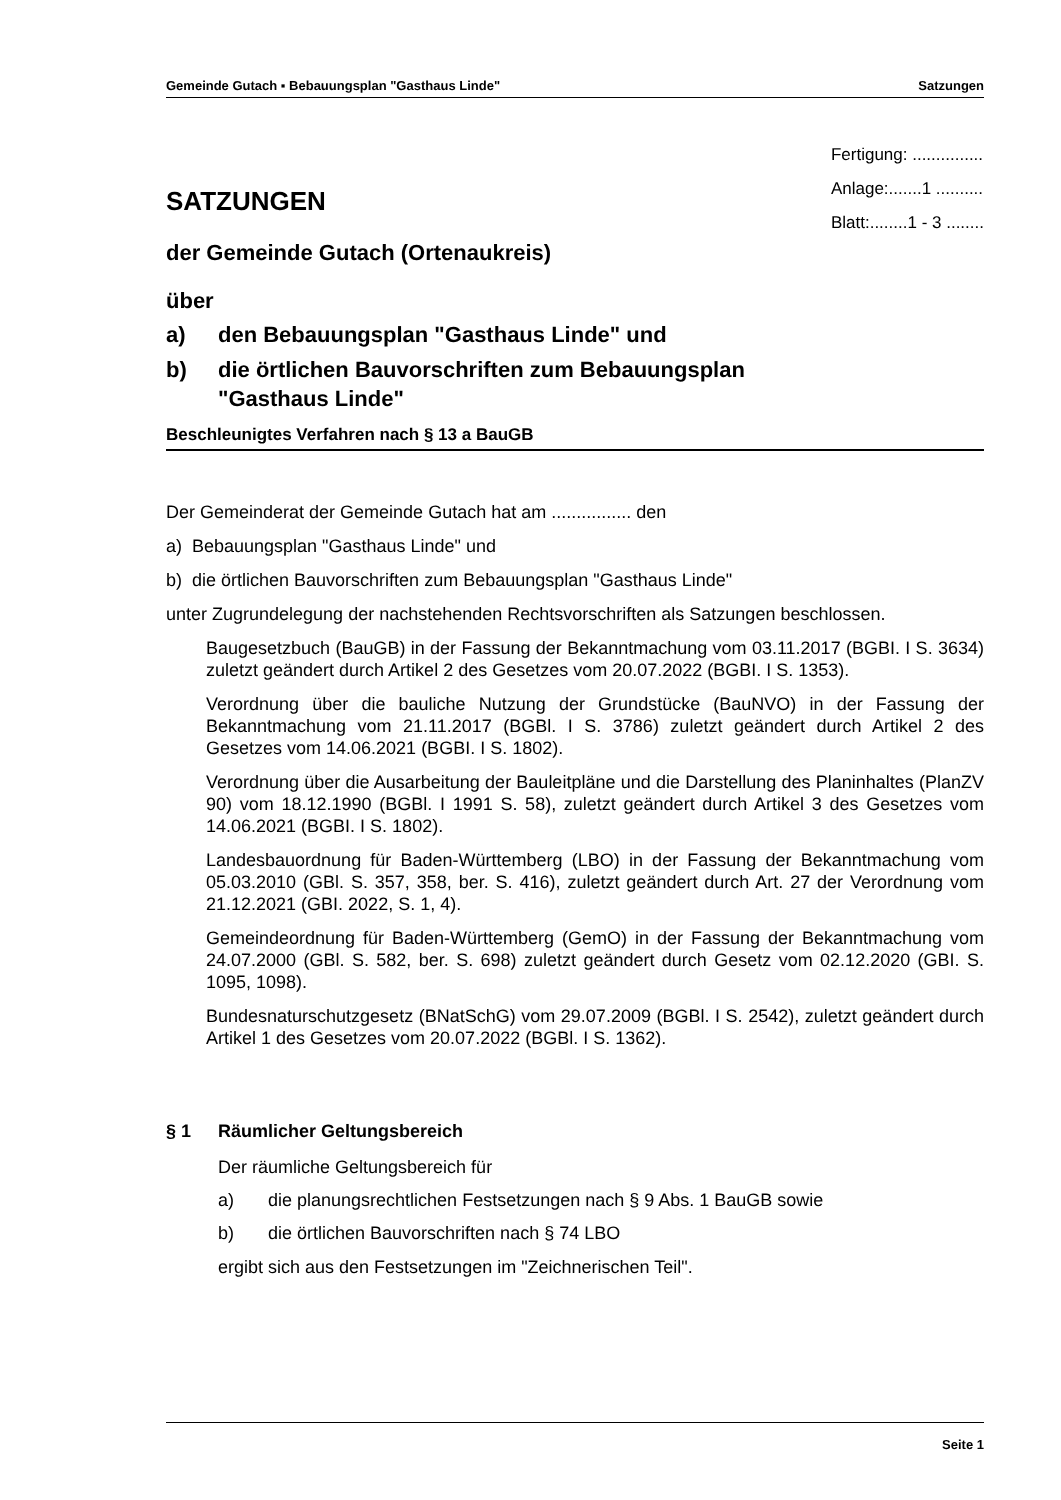Gemeinde Gutach ▪ Bebauungsplan "Gasthaus Linde" Satzungen
SATZUNGEN
Fertigung: ...............
Anlage:.......1 ..........
Blatt:........1 - 3 ........
der Gemeinde Gutach (Ortenaukreis)
über
a) den Bebauungsplan "Gasthaus Linde" und
b) die örtlichen Bauvorschriften zum Bebauungsplan
"Gasthaus Linde"
Beschleunigtes Verfahren nach § 13 a BauGB
Der Gemeinderat der Gemeinde Gutach hat am ................ den
a) Bebauungsplan "Gasthaus Linde" und
b) die örtlichen Bauvorschriften zum Bebauungsplan "Gasthaus Linde"
unter Zugrundelegung der nachstehenden Rechtsvorschriften als Satzungen beschlossen.
Baugesetzbuch (BauGB) in der Fassung der Bekanntmachung vom 03.11.2017 (BGBI. I S. 3634) zuletzt geändert durch Artikel 2 des Gesetzes vom 20.07.2022 (BGBI. I S. 1353).
Verordnung über die bauliche Nutzung der Grundstücke (BauNVO) in der Fassung der Bekanntmachung vom 21.11.2017 (BGBl. I S. 3786) zuletzt geändert durch Artikel 2 des Gesetzes vom 14.06.2021 (BGBI. I S. 1802).
Verordnung über die Ausarbeitung der Bauleitpläne und die Darstellung des Planinhaltes (PlanZV 90) vom 18.12.1990 (BGBl. I 1991 S. 58), zuletzt geändert durch Artikel 3 des Gesetzes vom 14.06.2021 (BGBI. I S. 1802).
Landesbauordnung für Baden-Württemberg (LBO) in der Fassung der Bekanntmachung vom 05.03.2010 (GBl. S. 357, 358, ber. S. 416), zuletzt geändert durch Art. 27 der Verordnung vom 21.12.2021 (GBI. 2022, S. 1, 4).
Gemeindeordnung für Baden-Württemberg (GemO) in der Fassung der Bekanntmachung vom 24.07.2000 (GBl. S. 582, ber. S. 698) zuletzt geändert durch Gesetz vom 02.12.2020 (GBI. S. 1095, 1098).
Bundesnaturschutzgesetz (BNatSchG) vom 29.07.2009 (BGBl. I S. 2542), zuletzt geändert durch Artikel 1 des Gesetzes vom 20.07.2022 (BGBl. I S. 1362).
§ 1 Räumlicher Geltungsbereich
Der räumliche Geltungsbereich für
a) die planungsrechtlichen Festsetzungen nach § 9 Abs. 1 BauGB sowie
b) die örtlichen Bauvorschriften nach § 74 LBO
ergibt sich aus den Festsetzungen im "Zeichnerischen Teil".
Seite 1